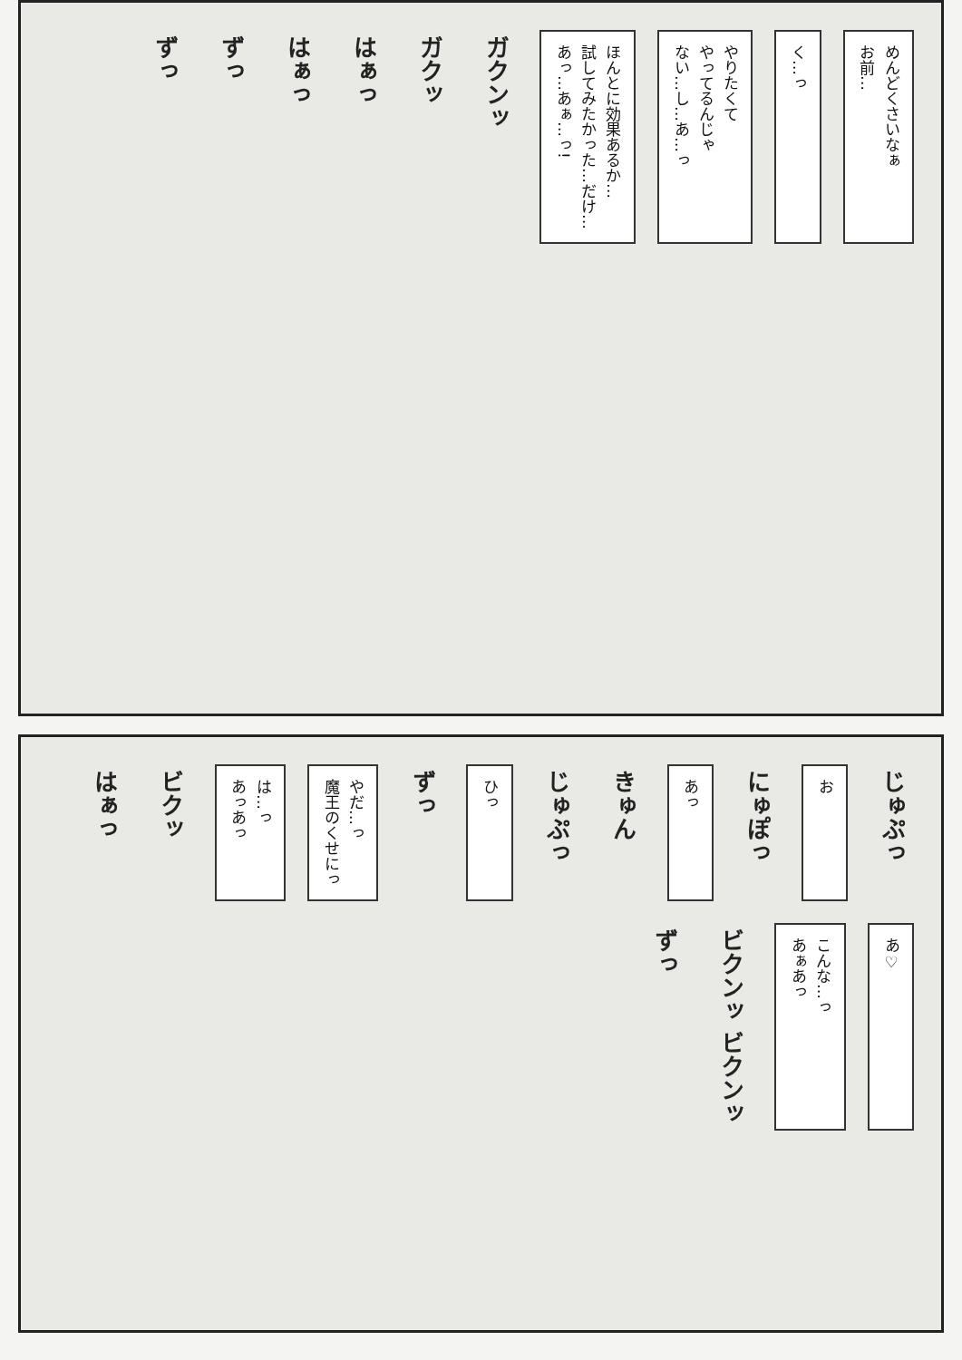めんどくさいなぁ
お前…
く…っ
やりたくて
やってるんじゃ
ない…し…あ…っ
ほんとに効果あるか…
試してみたかった…だけ…
あっ…あぁ…っ!
ガクンッ
ガクッ
はぁっ
はぁっ
ずっ
ずっ
じゅぷっ
お
にゅぽっ
あっ
きゅん
じゅぷっ
ひっ
ずっ
やだ…っ
魔王のくせにっ
は…っ
あっあっ
ビクッ
はぁっ
あ♡
こんな…っ
あぁあっ
ビクンッ ビクンッ
ずっ